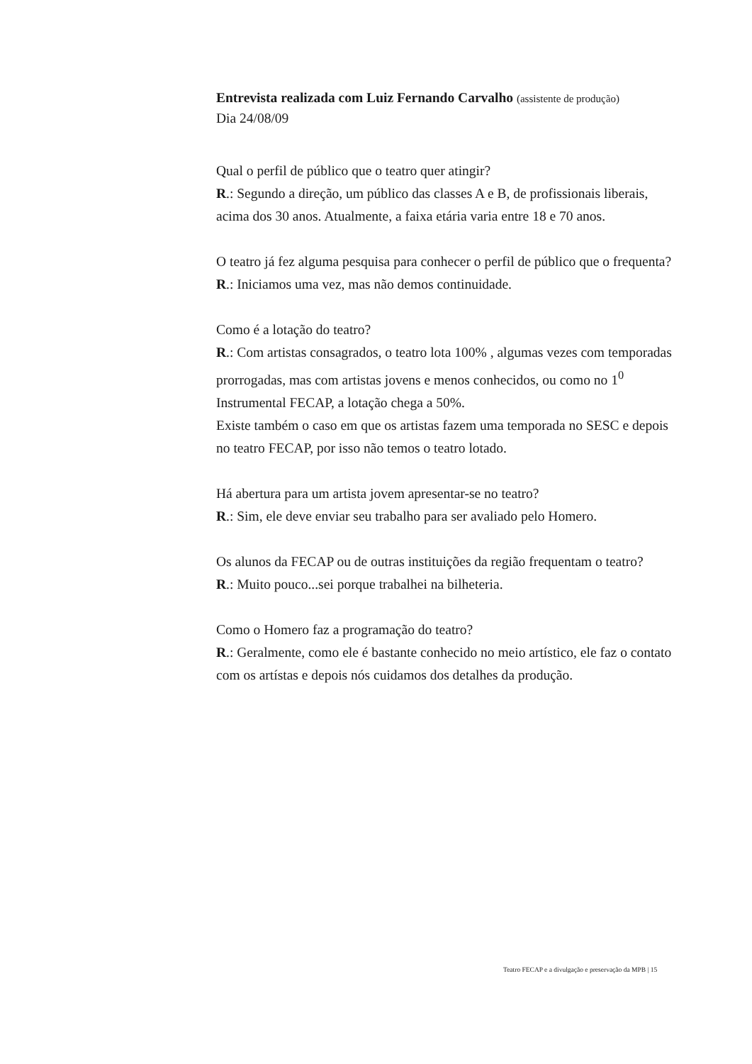Entrevista realizada com Luiz Fernando Carvalho (assistente de produção)
Dia 24/08/09
Qual o perfil de público que o teatro quer atingir?
R.: Segundo a direção, um público das classes A e B, de profissionais liberais, acima dos 30 anos. Atualmente, a faixa etária varia entre 18 e 70 anos.
O teatro já fez alguma pesquisa para conhecer o perfil de público que o frequenta?
R.: Iniciamos uma vez, mas não demos continuidade.
Como é a lotação do teatro?
R.: Com artistas consagrados, o teatro lota 100% , algumas vezes com temporadas prorrogadas, mas com artistas jovens e menos conhecidos, ou como no 1<sup>0</sup> Instrumental FECAP, a lotação chega a 50%.
Existe também o caso em que os artistas fazem uma temporada no SESC e depois no teatro FECAP, por isso não temos o teatro lotado.
Há abertura para um artista jovem apresentar-se no teatro?
R.: Sim, ele deve enviar seu trabalho para ser avaliado pelo Homero.
Os alunos da FECAP ou de outras instituições da região frequentam o teatro?
R.: Muito pouco...sei porque trabalhei na bilheteria.
Como o Homero faz a programação do teatro?
R.: Geralmente, como ele é bastante conhecido no meio artístico, ele faz o contato com os artístas e depois nós cuidamos dos detalhes da produção.
Teatro FECAP e a divulgação e preservação da MPB | 15